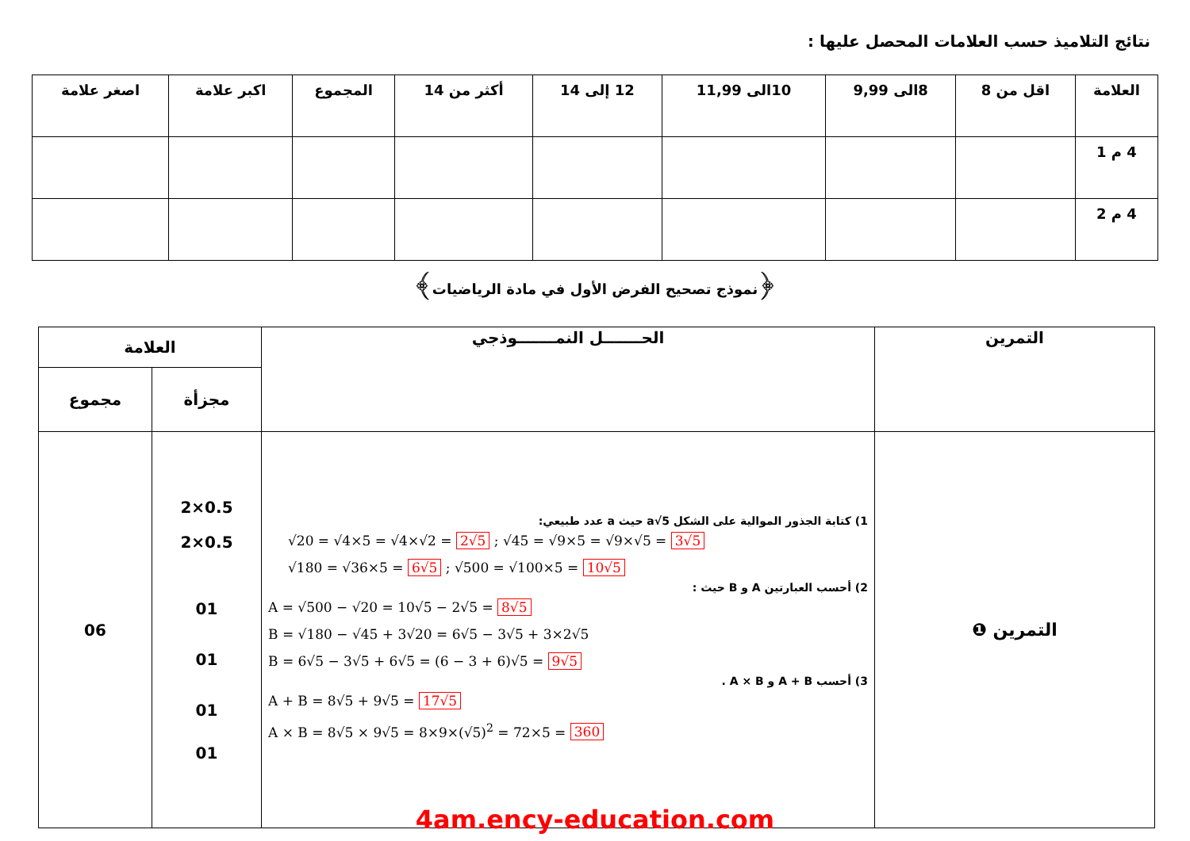نتائج التلاميذ حسب العلامات المحصل عليها :
| العلامة | اقل من 8 | 8الى 9,99 | 10الى 11,99 | 12 إلى 14 | أكثر من 14 | المجموع | اكبر علامة | اصغر علامة |
| --- | --- | --- | --- | --- | --- | --- | --- | --- |
| 4 م 1 | | | | | | | | |
| 4 م 2 | | | | | | | | |
﴿نموذج تصحيح الفرض الأول في مادة الرياضيات﴾
| العلامة | | الحـــــــل النمـــــــوذجي | التمرين |
| --- | --- | --- | --- |
| مجموع | مجزأة | | |
| 06 | 2×0.5 2×0.5 01 01 01 01 | 1) كتابة الجذور الموالية على الشكل a√5 حيث a عدد طبيعي: √20 = √4×5 = √4×√2 = 2√5 ; √45 = √9×5 = √9×√5 = 3√5 √180 = √36×5 = 6√5 ; √500 = √100×5 = 10√5 2) أحسب العبارتين A و B حيث : A = √500 − √20 = 10√5 − 2√5 = 8√5 B = √180 − √45 + 3√20 = 6√5 − 3√5 + 3×2√5 B = 6√5 − 3√5 + 6√5 = (6 − 3 + 6)√5 = 9√5 3) أحسب A + B و A × B . A + B = 8√5 + 9√5 = 17√5 A × B = 8√5 × 9√5 = 8×9×(√5)<sup>2</sup> = 72×5 = 360 | التمرين ❶ |
4am.ency-education.com